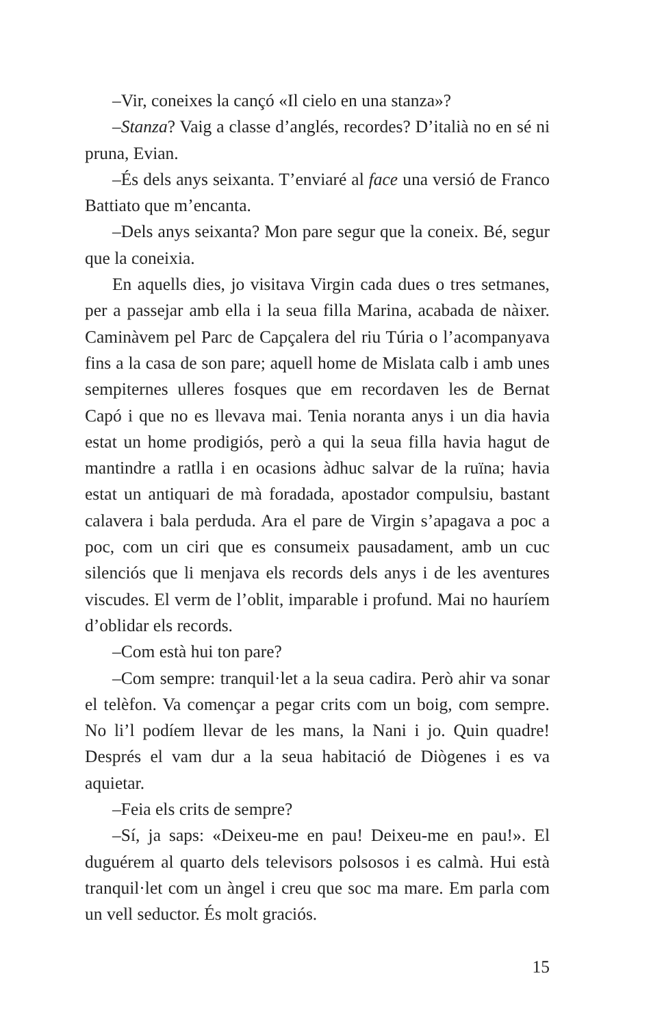–Vir, coneixes la cançó «Il cielo en una stanza»?
–Stanza? Vaig a classe d’anglés, recordes? D’italià no en sé ni pruna, Evian.
–És dels anys seixanta. T’enviaré al face una versió de Franco Battiato que m’encanta.
–Dels anys seixanta? Mon pare segur que la coneix. Bé, segur que la coneixia.
En aquells dies, jo visitava Virgin cada dues o tres setmanes, per a passejar amb ella i la seua filla Marina, acabada de nàixer. Caminàvem pel Parc de Capçalera del riu Túria o l’acompanyava fins a la casa de son pare; aquell home de Mislata calb i amb unes sempiternes ulleres fosques que em recordaven les de Bernat Capó i que no es llevava mai. Tenia noranta anys i un dia havia estat un home prodigiós, però a qui la seua filla havia hagut de mantindre a ratlla i en ocasions àdhuc salvar de la ruïna; havia estat un antiquari de mà foradada, apostador compulsiu, bastant calavera i bala perduda. Ara el pare de Virgin s’apagava a poc a poc, com un ciri que es consumeix pausadament, amb un cuc silenciós que li menjava els records dels anys i de les aventures viscudes. El verm de l’oblit, imparable i profund. Mai no hauríem d’oblidar els records.
–Com està hui ton pare?
–Com sempre: tranquil·let a la seua cadira. Però ahir va sonar el telèfon. Va començar a pegar crits com un boig, com sempre. No li’l podíem llevar de les mans, la Nani i jo. Quin quadre! Després el vam dur a la seua habitació de Diògenes i es va aquietar.
–Feia els crits de sempre?
–Sí, ja saps: «Deixeu-me en pau! Deixeu-me en pau!». El duguérem al quarto dels televisors polsosos i es calmà. Hui està tranquil·let com un àngel i creu que soc ma mare. Em parla com un vell seductor. És molt graciós.
15